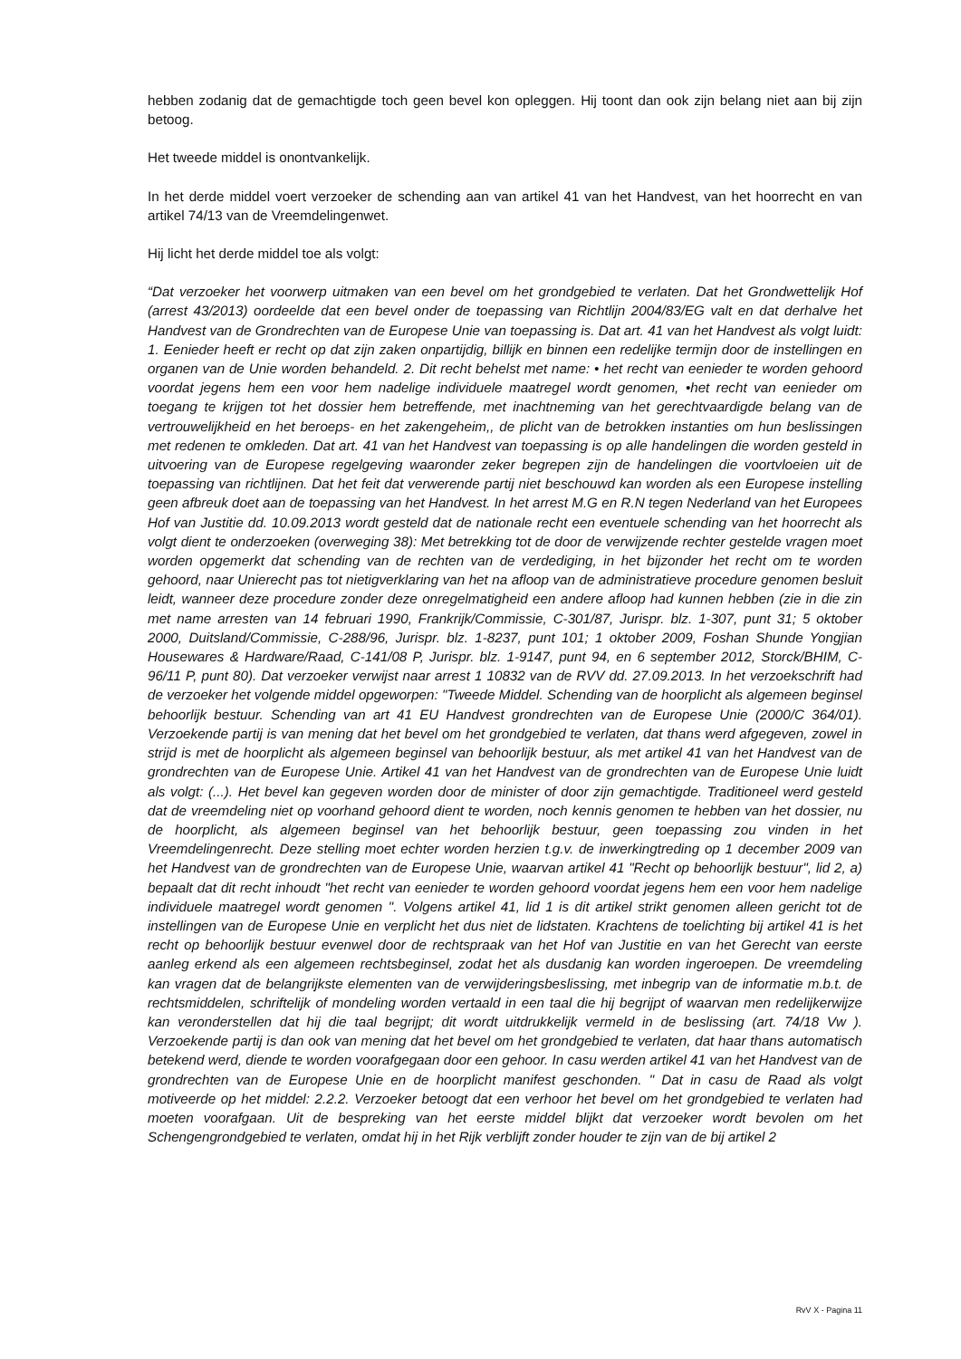hebben zodanig dat de gemachtigde toch geen bevel kon opleggen. Hij toont dan ook zijn belang niet aan bij zijn betoog.
Het tweede middel is onontvankelijk.
In het derde middel voert verzoeker de schending aan van artikel 41 van het Handvest, van het hoorrecht en van artikel 74/13 van de Vreemdelingenwet.
Hij licht het derde middel toe als volgt:
“Dat verzoeker het voorwerp uitmaken van een bevel om het grondgebied te verlaten. Dat het Grondwettelijk Hof (arrest 43/2013) oordeelde dat een bevel onder de toepassing van Richtlijn 2004/83/EG valt en dat derhalve het Handvest van de Grondrechten van de Europese Unie van toepassing is. Dat art. 41 van het Handvest als volgt luidt: 1. Eenieder heeft er recht op dat zijn zaken onpartijdig, billijk en binnen een redelijke termijn door de instellingen en organen van de Unie worden behandeld. 2. Dit recht behelst met name: • het recht van eenieder te worden gehoord voordat jegens hem een voor hem nadelige individuele maatregel wordt genomen, •het recht van eenieder om toegang te krijgen tot het dossier hem betreffende, met inachtneming van het gerechtvaardigde belang van de vertrouwelijkheid en het beroeps- en het zakengeheim,, de plicht van de betrokken instanties om hun beslissingen met redenen te omkleden. Dat art. 41 van het Handvest van toepassing is op alle handelingen die worden gesteld in uitvoering van de Europese regelgeving waaronder zeker begrepen zijn de handelingen die voortvloeien uit de toepassing van richtlijnen. Dat het feit dat verwerende partij niet beschouwd kan worden als een Europese instelling geen afbreuk doet aan de toepassing van het Handvest. In het arrest M.G en R.N tegen Nederland van het Europees Hof van Justitie dd. 10.09.2013 wordt gesteld dat de nationale recht een eventuele schending van het hoorrecht als volgt dient te onderzoeken (overweging 38): Met betrekking tot de door de verwijzende rechter gestelde vragen moet worden opgemerkt dat schending van de rechten van de verdediging, in het bijzonder het recht om te worden gehoord, naar Unierecht pas tot nietigverklaring van het na afloop van de administratieve procedure genomen besluit leidt, wanneer deze procedure zonder deze onregelmatigheid een andere afloop had kunnen hebben (zie in die zin met name arresten van 14 februari 1990, Frankrijk/Commissie, C-301/87, Jurispr. blz. 1-307, punt 31; 5 oktober 2000, Duitsland/Commissie, C-288/96, Jurispr. blz. 1-8237, punt 101; 1 oktober 2009, Foshan Shunde Yongjian Housewares & Hardware/Raad, C-141/08 P, Jurispr. blz. 1-9147, punt 94, en 6 september 2012, Storck/BHIM, C-96/11 P, punt 80). Dat verzoeker verwijst naar arrest 1 10832 van de RVV dd. 27.09.2013. In het verzoekschrift had de verzoeker het volgende middel opgeworpen: "Tweede Middel. Schending van de hoorplicht als algemeen beginsel behoorlijk bestuur. Schending van art 41 EU Handvest grondrechten van de Europese Unie (2000/C 364/01). Verzoekende partij is van mening dat het bevel om het grondgebied te verlaten, dat thans werd afgegeven, zowel in strijd is met de hoorplicht als algemeen beginsel van behoorlijk bestuur, als met artikel 41 van het Handvest van de grondrechten van de Europese Unie. Artikel 41 van het Handvest van de grondrechten van de Europese Unie luidt als volgt: (...). Het bevel kan gegeven worden door de minister of door zijn gemachtigde. Traditioneel werd gesteld dat de vreemdeling niet op voorhand gehoord dient te worden, noch kennis genomen te hebben van het dossier, nu de hoorplicht, als algemeen beginsel van het behoorlijk bestuur, geen toepassing zou vinden in het Vreemdelingenrecht. Deze stelling moet echter worden herzien t.g.v. de inwerkingtreding op 1 december 2009 van het Handvest van de grondrechten van de Europese Unie, waarvan artikel 41 "Recht op behoorlijk bestuur", lid 2, a) bepaalt dat dit recht inhoudt "het recht van eenieder te worden gehoord voordat jegens hem een voor hem nadelige individuele maatregel wordt genomen ". Volgens artikel 41, lid 1 is dit artikel strikt genomen alleen gericht tot de instellingen van de Europese Unie en verplicht het dus niet de lidstaten. Krachtens de toelichting bij artikel 41 is het recht op behoorlijk bestuur evenwel door de rechtspraak van het Hof van Justitie en van het Gerecht van eerste aanleg erkend als een algemeen rechtsbeginsel, zodat het als dusdanig kan worden ingeroepen. De vreemdeling kan vragen dat de belangrijkste elementen van de verwijderingsbeslissing, met inbegrip van de informatie m.b.t. de rechtsmiddelen, schriftelijk of mondeling worden vertaald in een taal die hij begrijpt of waarvan men redelijkerwijze kan veronderstellen dat hij die taal begrijpt; dit wordt uitdrukkelijk vermeld in de beslissing (art. 74/18 Vw ). Verzoekende partij is dan ook van mening dat het bevel om het grondgebied te verlaten, dat haar thans automatisch betekend werd, diende te worden voorafgegaan door een gehoor. In casu werden artikel 41 van het Handvest van de grondrechten van de Europese Unie en de hoorplicht manifest geschonden. " Dat in casu de Raad als volgt motiveerde op het middel: 2.2.2. Verzoeker betoogt dat een verhoor het bevel om het grondgebied te verlaten had moeten voorafgaan. Uit de bespreking van het eerste middel blijkt dat verzoeker wordt bevolen om het Schengengrondgebied te verlaten, omdat hij in het Rijk verblijft zonder houder te zijn van de bij artikel 2
RvV X - Pagina 11